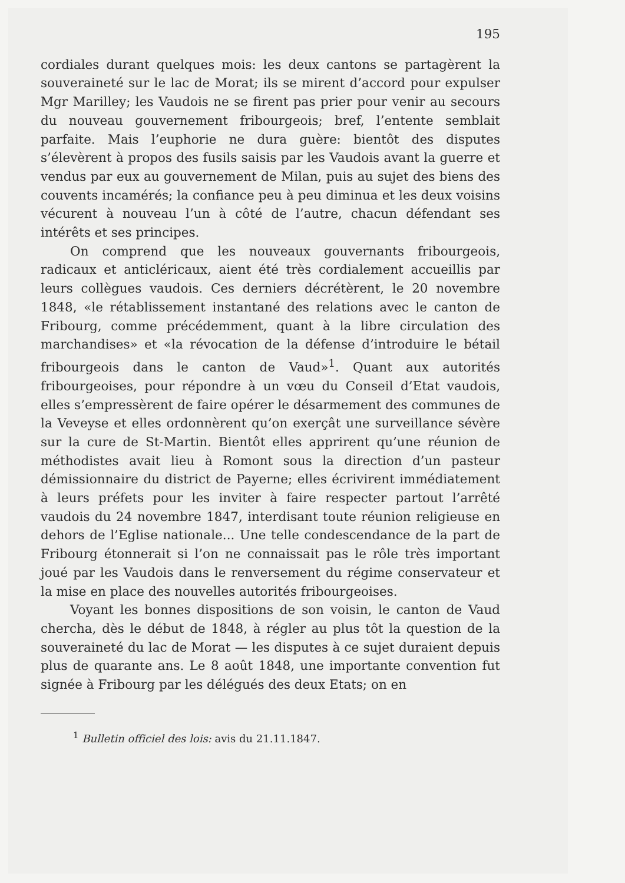195
cordiales durant quelques mois: les deux cantons se partagèrent la souveraineté sur le lac de Morat; ils se mirent d’accord pour expulser Mgr Marilley; les Vaudois ne se firent pas prier pour venir au secours du nouveau gouvernement fribourgeois; bref, l’entente semblait parfaite. Mais l’euphorie ne dura guère: bientôt des disputes s’élevèrent à propos des fusils saisis par les Vaudois avant la guerre et vendus par eux au gouvernement de Milan, puis au sujet des biens des couvents incamérés; la confiance peu à peu diminua et les deux voisins vécurent à nouveau l’un à côté de l’autre, chacun défendant ses intérêts et ses principes.
On comprend que les nouveaux gouvernants fribourgeois, radicaux et anticléricaux, aient été très cordialement accueillis par leurs collègues vaudois. Ces derniers décrétèrent, le 20 novembre 1848, «le rétablissement instantané des relations avec le canton de Fribourg, comme précédemment, quant à la libre circulation des marchandises» et «la révocation de la défense d’introduire le bétail fribourgeois dans le canton de Vaud»<sup>1</sup>. Quant aux autorités fribourgeoises, pour répondre à un vœu du Conseil d’Etat vaudois, elles s’empressèrent de faire opérer le désarmement des communes de la Veveyse et elles ordonnèrent qu’on exerçât une surveillance sévère sur la cure de St-Martin. Bientôt elles apprirent qu’une réunion de méthodistes avait lieu à Romont sous la direction d’un pasteur démissionnaire du district de Payerne; elles écrivirent immédiatement à leurs préfets pour les inviter à faire respecter partout l’arrêté vaudois du 24 novembre 1847, interdisant toute réunion religieuse en dehors de l’Eglise nationale... Une telle condescendance de la part de Fribourg étonnerait si l’on ne connaissait pas le rôle très important joué par les Vaudois dans le renversement du régime conservateur et la mise en place des nouvelles autorités fribourgeoises.
Voyant les bonnes dispositions de son voisin, le canton de Vaud chercha, dès le début de 1848, à régler au plus tôt la question de la souveraineté du lac de Morat — les disputes à ce sujet duraient depuis plus de quarante ans. Le 8 août 1848, une importante convention fut signée à Fribourg par les délégués des deux Etats; on en
<sup>1</sup> Bulletin officiel des lois: avis du 21.11.1847.